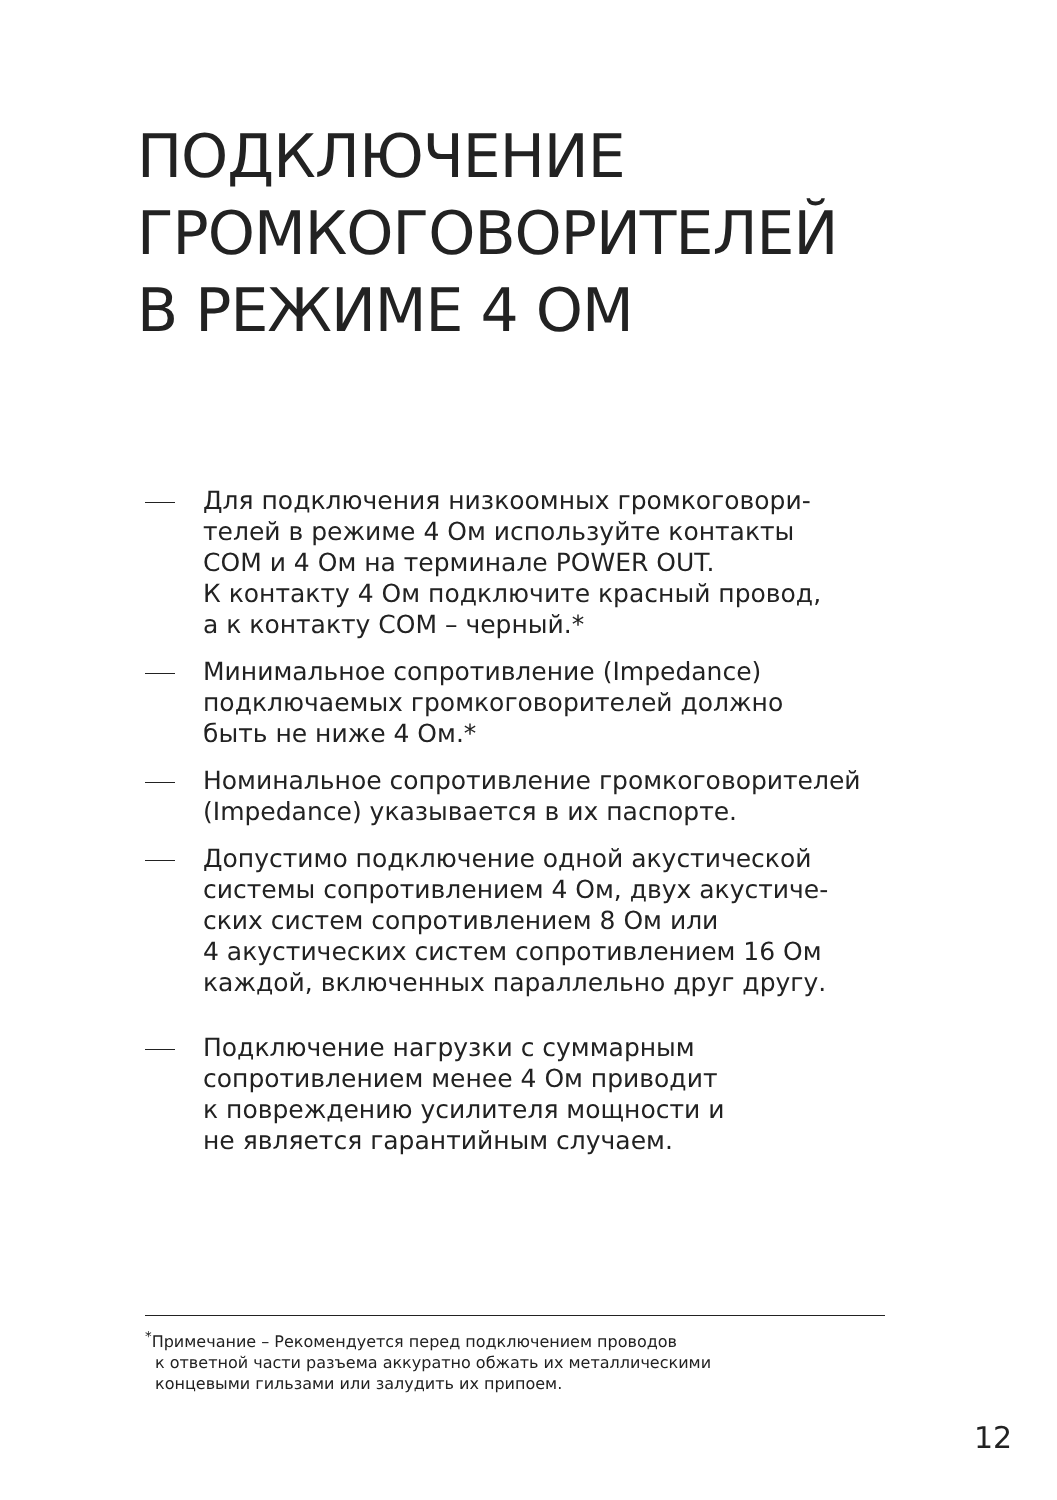ПОДКЛЮЧЕНИЕ
ГРОМКОГОВОРИТЕЛЕЙ
В РЕЖИМЕ 4 ОМ
Для подключения низкоомных громкоговори-
телей в режиме 4 Ом используйте контакты
COM и 4 Ом на терминале POWER OUT.
К контакту 4 Ом подключите красный провод,
а к контакту COM – черный.*
Минимальное сопротивление (Impedance)
подключаемых громкоговорителей должно
быть не ниже 4 Ом.*
Номинальное сопротивление громкоговорителей
(Impedance) указывается в их паспорте.
Допустимо подключение одной акустической
системы сопротивлением 4 Ом, двух акустиче-
ских систем сопротивлением 8 Ом или
4 акустических систем сопротивлением 16 Ом
каждой, включенных параллельно друг другу.
Подключение нагрузки с суммарным
сопротивлением менее 4 Ом приводит
к повреждению усилителя мощности и
не является гарантийным случаем.
<sup>*</sup> Примечание – Рекомендуется перед подключением проводов
к ответной части разъема аккуратно обжать их металлическими
концевыми гильзами или залудить их припоем.
12